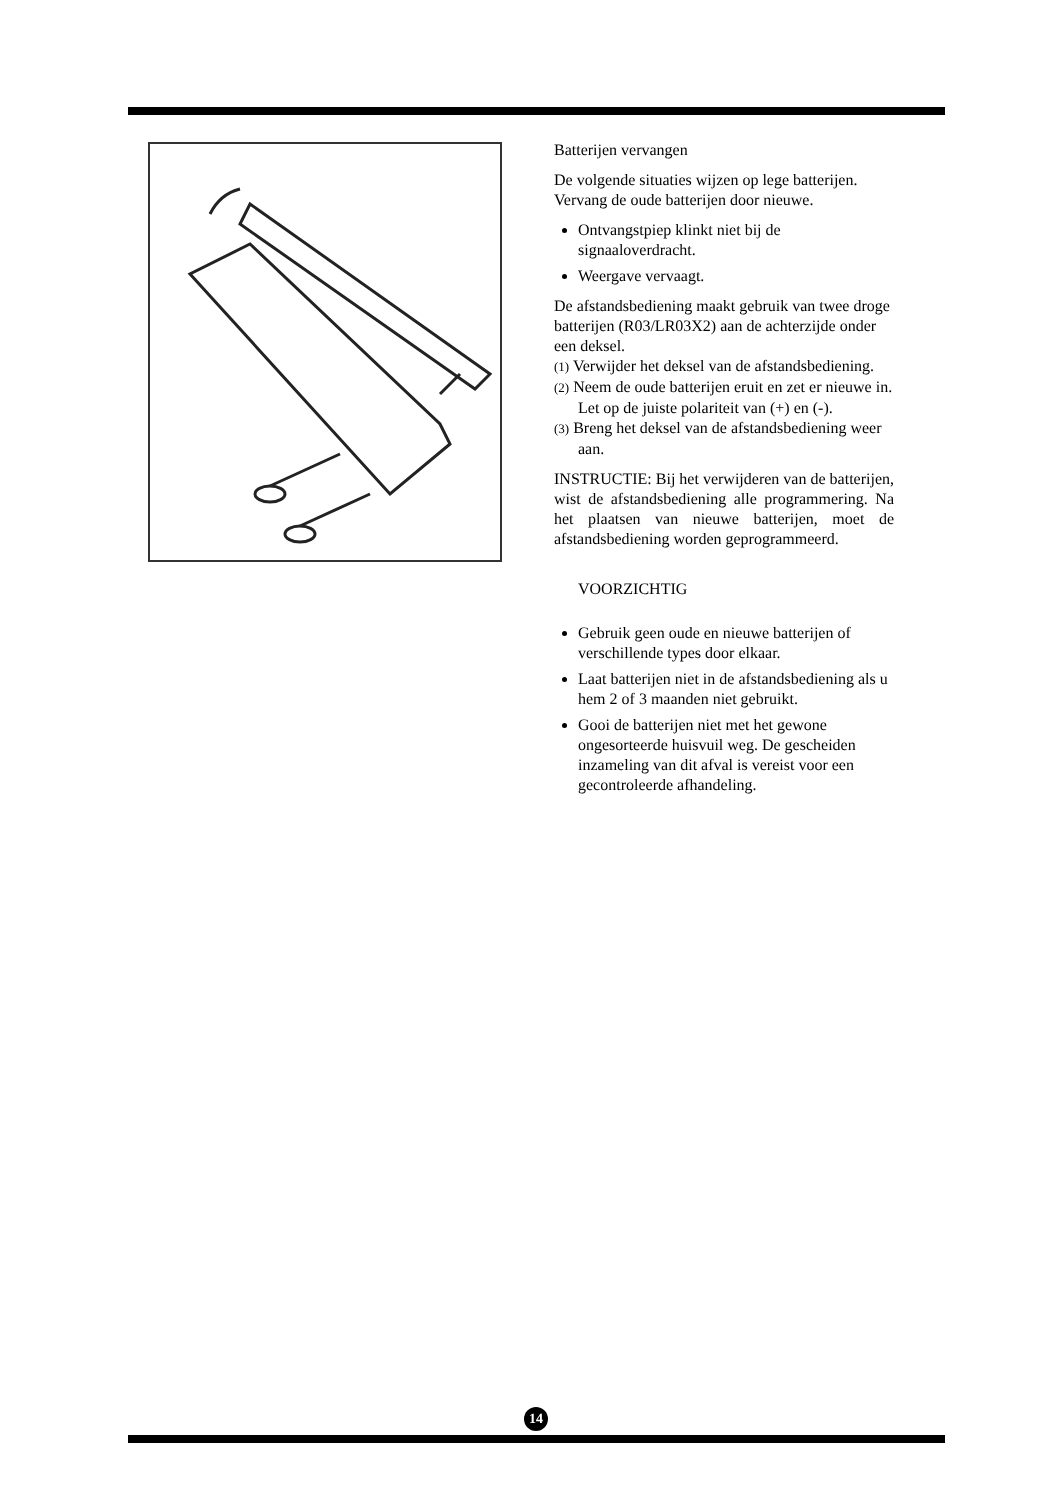Batterijen vervangen
De volgende situaties wijzen op lege batterijen. Vervang de oude batterijen door nieuwe.
Ontvangstpiep klinkt niet bij de signaaloverdracht.
Weergave vervaagt.
De afstandsbediening maakt gebruik van twee droge batterijen (R03/LR03X2) aan de achterzijde onder een deksel.
(1) Verwijder het deksel van de afstandsbediening.
(2) Neem de oude batterijen eruit en zet er nieuwe in. Let op de juiste polariteit van (+) en (-).
(3) Breng het deksel van de afstandsbediening weer aan.
INSTRUCTIE: Bij het verwijderen van de batterijen, wist de afstandsbediening alle programmering. Na het plaatsen van nieuwe batterijen, moet de afstandsbediening worden geprogrammeerd.
VOORZICHTIG
Gebruik geen oude en nieuwe batterijen of verschillende types door elkaar.
Laat batterijen niet in de afstandsbediening als u hem 2 of 3 maanden niet gebruikt.
Gooi de batterijen niet met het gewone ongesorteerde huisvuil weg. De gescheiden inzameling van dit afval is vereist voor een gecontroleerde afhandeling.
14